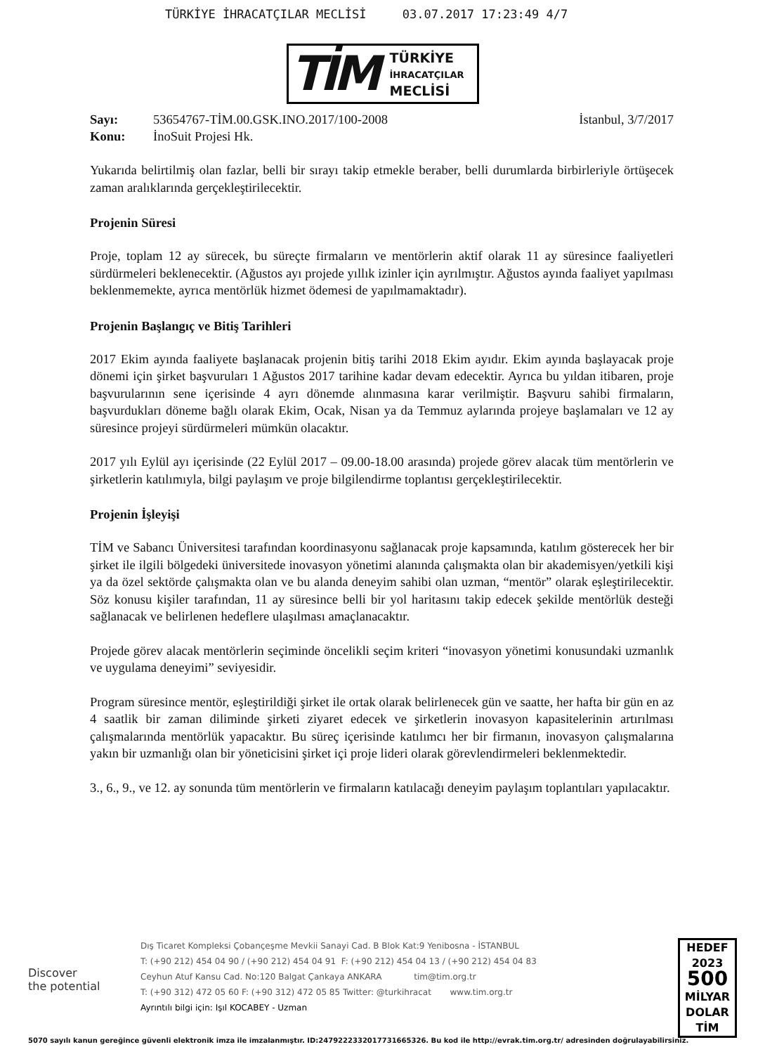TÜRKİYE İHRACATÇILAR MECLİSİ 03.07.2017 17:23:49 4/7
TİM
TÜRKİYE
İHRACATÇILAR
MECLİSİ
Sayı: 53654767-TİM.00.GSK.INO.2017/100-2008 İstanbul, 3/7/2017
Konu: İnoSuit Projesi Hk.
Yukarıda belirtilmiş olan fazlar, belli bir sırayı takip etmekle beraber, belli durumlarda birbirleriyle örtüşecek zaman aralıklarında gerçekleştirilecektir.
Projenin Süresi
Proje, toplam 12 ay sürecek, bu süreçte firmaların ve mentörlerin aktif olarak 11 ay süresince faaliyetleri sürdürmeleri beklenecektir. (Ağustos ayı projede yıllık izinler için ayrılmıştır. Ağustos ayında faaliyet yapılması beklenmemekte, ayrıca mentörlük hizmet ödemesi de yapılmamaktadır).
Projenin Başlangıç ve Bitiş Tarihleri
2017 Ekim ayında faaliyete başlanacak projenin bitiş tarihi 2018 Ekim ayıdır. Ekim ayında başlayacak proje dönemi için şirket başvuruları 1 Ağustos 2017 tarihine kadar devam edecektir. Ayrıca bu yıldan itibaren, proje başvurularının sene içerisinde 4 ayrı dönemde alınmasına karar verilmiştir. Başvuru sahibi firmaların, başvurdukları döneme bağlı olarak Ekim, Ocak, Nisan ya da Temmuz aylarında projeye başlamaları ve 12 ay süresince projeyi sürdürmeleri mümkün olacaktır.
2017 yılı Eylül ayı içerisinde (22 Eylül 2017 – 09.00-18.00 arasında) projede görev alacak tüm mentörlerin ve şirketlerin katılımıyla, bilgi paylaşım ve proje bilgilendirme toplantısı gerçekleştirilecektir.
Projenin İşleyişi
TİM ve Sabancı Üniversitesi tarafından koordinasyonu sağlanacak proje kapsamında, katılım gösterecek her bir şirket ile ilgili bölgedeki üniversitede inovasyon yönetimi alanında çalışmakta olan bir akademisyen/yetkili kişi ya da özel sektörde çalışmakta olan ve bu alanda deneyim sahibi olan uzman, “mentör” olarak eşleştirilecektir. Söz konusu kişiler tarafından, 11 ay süresince belli bir yol haritasını takip edecek şekilde mentörlük desteği sağlanacak ve belirlenen hedeflere ulaşılması amaçlanacaktır.
Projede görev alacak mentörlerin seçiminde öncelikli seçim kriteri “inovasyon yönetimi konusundaki uzmanlık ve uygulama deneyimi” seviyesidir.
Program süresince mentör, eşleştirildiği şirket ile ortak olarak belirlenecek gün ve saatte, her hafta bir gün en az 4 saatlik bir zaman diliminde şirketi ziyaret edecek ve şirketlerin inovasyon kapasitelerinin artırılması çalışmalarında mentörlük yapacaktır. Bu süreç içerisinde katılımcı her bir firmanın, inovasyon çalışmalarına yakın bir uzmanlığı olan bir yöneticisini şirket içi proje lideri olarak görevlendirmeleri beklenmektedir.
3., 6., 9., ve 12. ay sonunda tüm mentörlerin ve firmaların katılacağı deneyim paylaşım toplantıları yapılacaktır.
Discover
the potential
Dış Ticaret Kompleksi Çobançeşme Mevkii Sanayi Cad. B Blok Kat:9 Yenibosna - İSTANBUL
T: (+90 212) 454 04 90 / (+90 212) 454 04 91 F: (+90 212) 454 04 13 / (+90 212) 454 04 83
Ceyhun Atuf Kansu Cad. No:120 Balgat Çankaya ANKARA tim@tim.org.tr
T: (+90 312) 472 05 60 F: (+90 312) 472 05 85 Twitter: @turkihracat www.tim.org.tr
Ayrıntılı bilgi için: Işıl KOCABEY - Uzman
HEDEF
2023
500
MİLYAR
DOLAR
TİM
5070 sayılı kanun gereğince güvenli elektronik imza ile imzalanmıştır. ID:2479222332017731665326. Bu kod ile http://evrak.tim.org.tr/ adresinden doğrulayabilirsiniz.